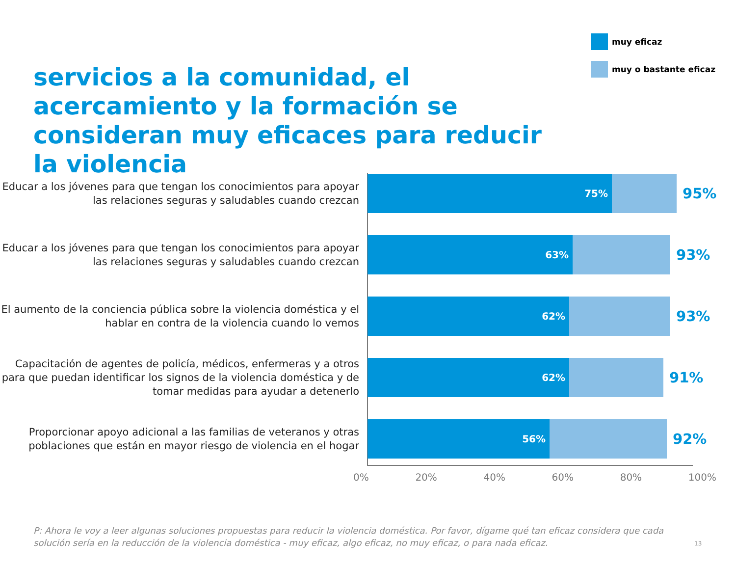muy eficaz
muy o bastante eficaz
servicios a la comunidad, el acercamiento y la formación se consideran muy eficaces para reducir la violencia
Educar a los jóvenes para que tengan los conocimientos para apoyar las relaciones seguras y saludables cuando crezcan
75%
95%
Educar a los jóvenes para que tengan los conocimientos para apoyar las relaciones seguras y saludables cuando crezcan
63%
93%
El aumento de la conciencia pública sobre la violencia doméstica y el hablar en contra de la violencia cuando lo vemos
62%
93%
Capacitación de agentes de policía, médicos, enfermeras y a otros para que puedan identificar los signos de la violencia doméstica y de tomar medidas para ayudar a detenerlo
62%
91%
Proporcionar apoyo adicional a las familias de veteranos y otras poblaciones que están en mayor riesgo de violencia en el hogar
56%
92%
0% 20% 40% 60% 80% 100%
P: Ahora le voy a leer algunas soluciones propuestas para reducir la violencia doméstica. Por favor, dígame qué tan eficaz considera que cada solución sería en la reducción de la violencia doméstica - muy eficaz, algo eficaz, no muy eficaz, o para nada eficaz.
13